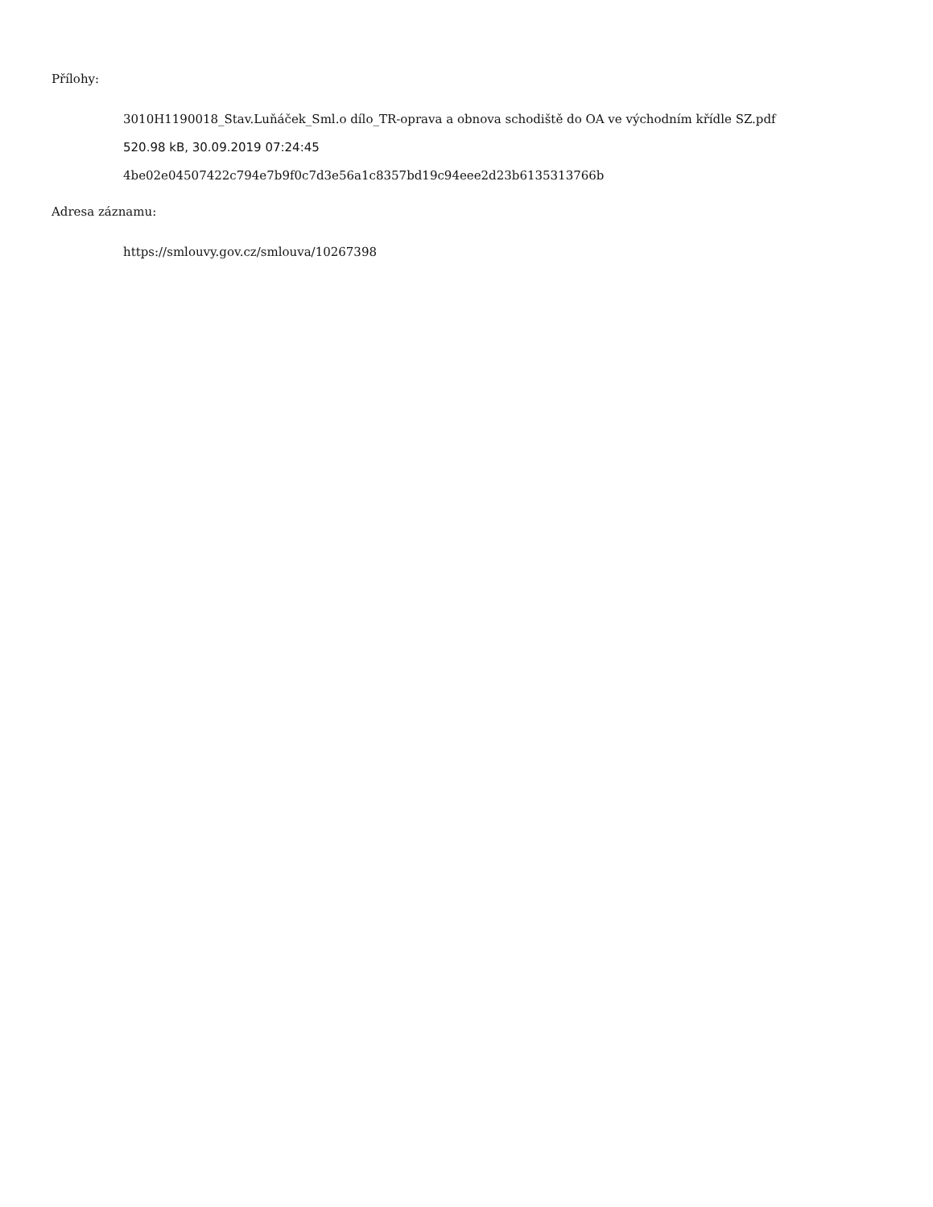Přílohy:
3010H1190018_Stav.Luňáček_Sml.o dílo_TR-oprava a obnova schodiště do OA ve východním křídle SZ.pdf
520.98 kB, 30.09.2019 07:24:45
4be02e04507422c794e7b9f0c7d3e56a1c8357bd19c94eee2d23b6135313766b
Adresa záznamu:
https://smlouvy.gov.cz/smlouva/10267398